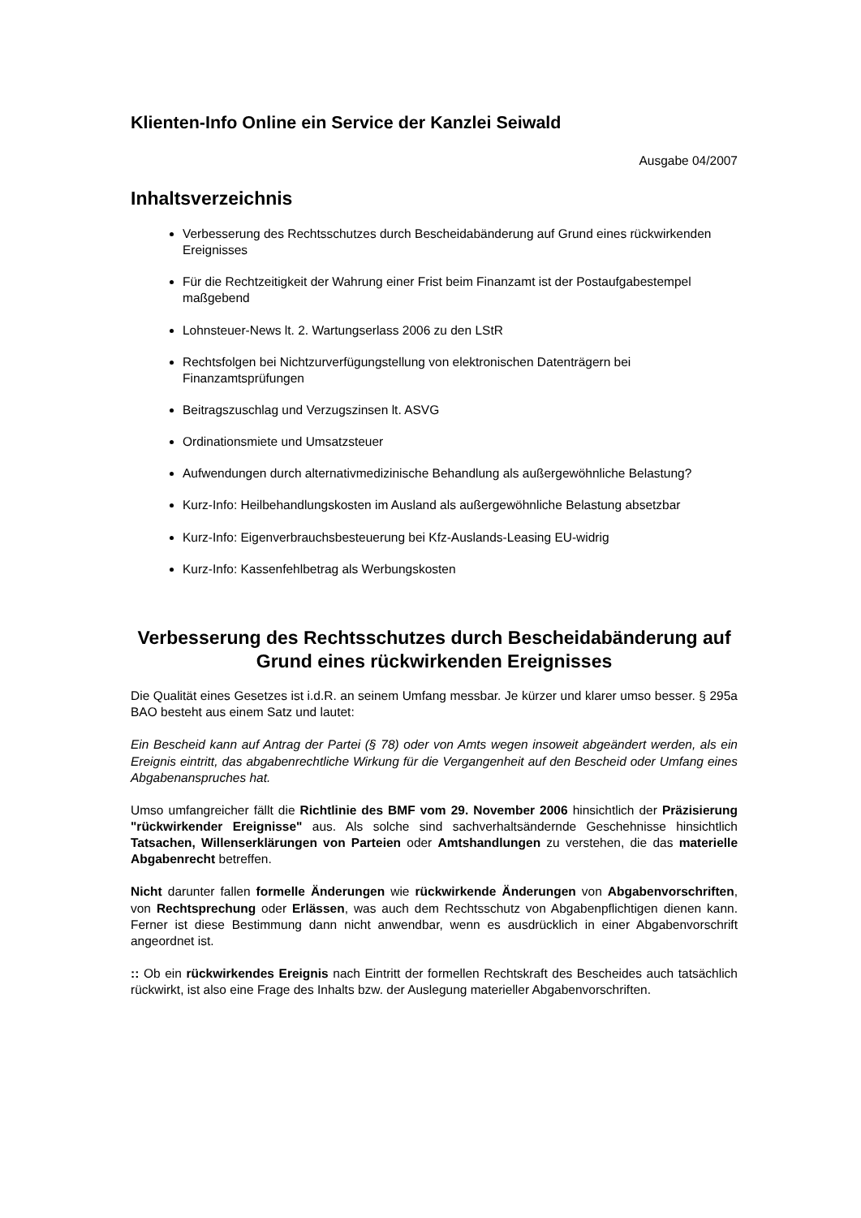Klienten-Info Online ein Service der Kanzlei Seiwald
Ausgabe 04/2007
Inhaltsverzeichnis
Verbesserung des Rechtsschutzes durch Bescheidabänderung auf Grund eines rückwirkenden Ereignisses
Für die Rechtzeitigkeit der Wahrung einer Frist beim Finanzamt ist der Postaufgabestempel maßgebend
Lohnsteuer-News lt. 2. Wartungserlass 2006 zu den LStR
Rechtsfolgen bei Nichtzurverfügungstellung von elektronischen Datenträgern bei Finanzamtsprüfungen
Beitragszuschlag und Verzugszinsen lt. ASVG
Ordinationsmiete und Umsatzsteuer
Aufwendungen durch alternativmedizinische Behandlung als außergewöhnliche Belastung?
Kurz-Info: Heilbehandlungskosten im Ausland als außergewöhnliche Belastung absetzbar
Kurz-Info: Eigenverbrauchsbesteuerung bei Kfz-Auslands-Leasing EU-widrig
Kurz-Info: Kassenfehlbetrag als Werbungskosten
Verbesserung des Rechtsschutzes durch Bescheidabänderung auf Grund eines rückwirkenden Ereignisses
Die Qualität eines Gesetzes ist i.d.R. an seinem Umfang messbar. Je kürzer und klarer umso besser. § 295a BAO besteht aus einem Satz und lautet:
Ein Bescheid kann auf Antrag der Partei (§ 78) oder von Amts wegen insoweit abgeändert werden, als ein Ereignis eintritt, das abgabenrechtliche Wirkung für die Vergangenheit auf den Bescheid oder Umfang eines Abgabenanspruches hat.
Umso umfangreicher fällt die Richtlinie des BMF vom 29. November 2006 hinsichtlich der Präzisierung "rückwirkender Ereignisse" aus. Als solche sind sachverhaltsändernde Geschehnisse hinsichtlich Tatsachen, Willenserklärungen von Parteien oder Amtshandlungen zu verstehen, die das materielle Abgabenrecht betreffen.
Nicht darunter fallen formelle Änderungen wie rückwirkende Änderungen von Abgabenvorschriften, von Rechtsprechung oder Erlässen, was auch dem Rechtsschutz von Abgabenpflichtigen dienen kann. Ferner ist diese Bestimmung dann nicht anwendbar, wenn es ausdrücklich in einer Abgabenvorschrift angeordnet ist.
:: Ob ein rückwirkendes Ereignis nach Eintritt der formellen Rechtskraft des Bescheides auch tatsächlich rückwirkt, ist also eine Frage des Inhalts bzw. der Auslegung materieller Abgabenvorschriften.